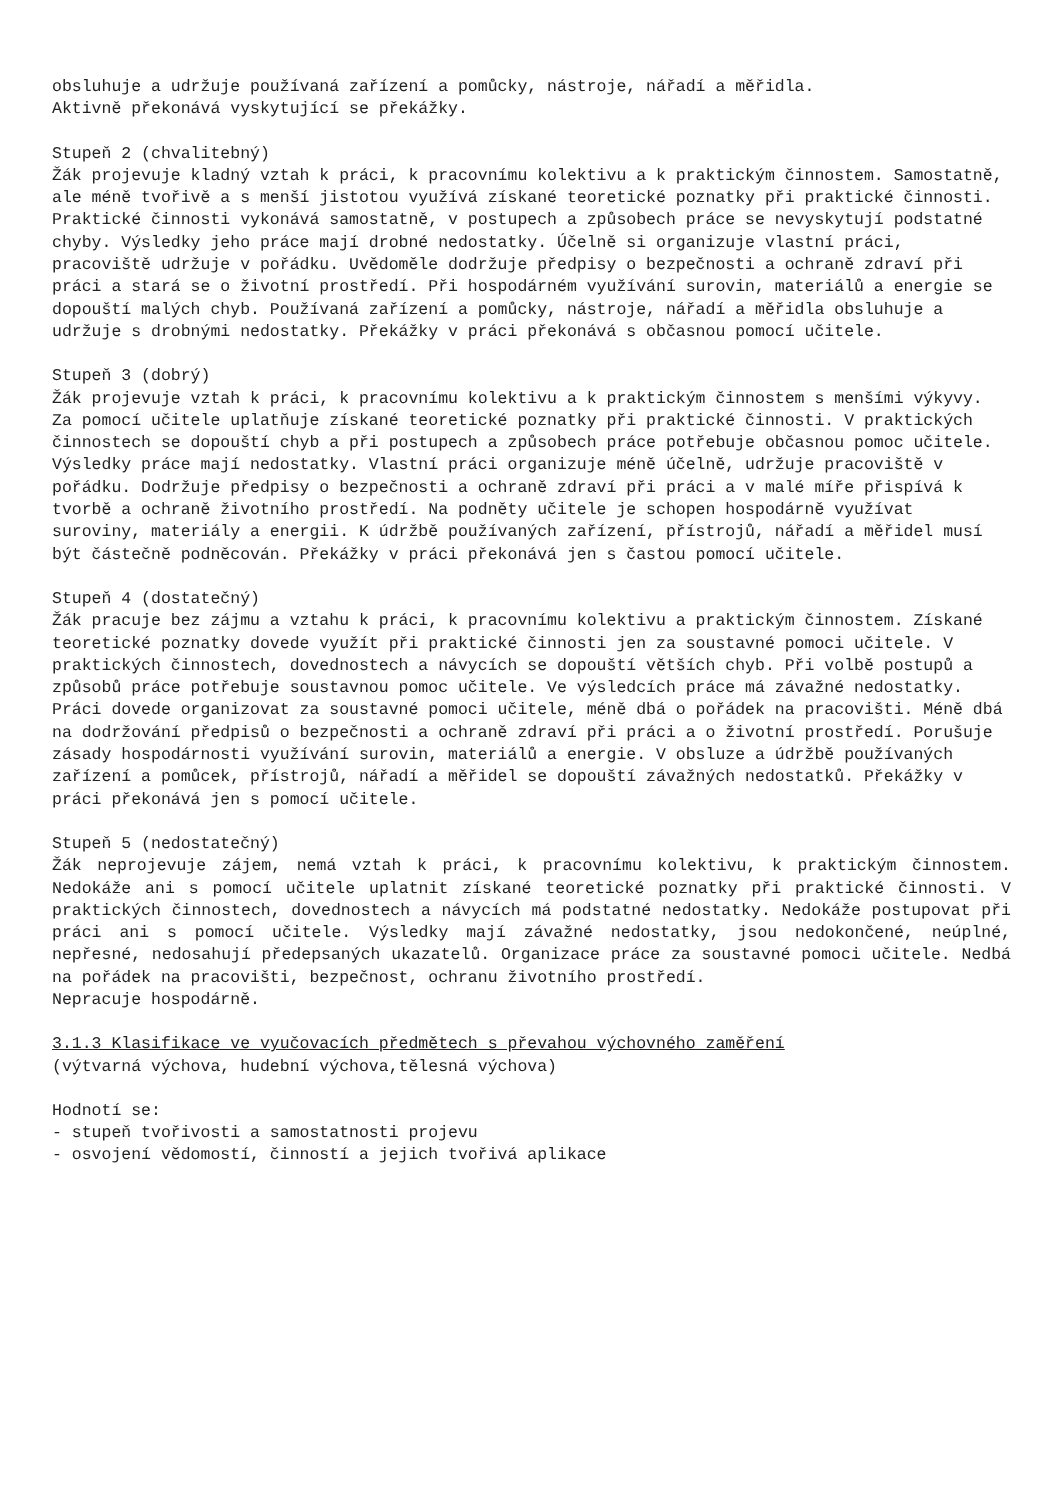obsluhuje a udržuje používaná zařízení a pomůcky, nástroje, nářadí a měřidla.
Aktivně překonává vyskytující se překážky.
Stupeň 2 (chvalitebný)
Žák projevuje kladný vztah k práci, k pracovnímu kolektivu a k praktickým činnostem. Samostatně, ale méně tvořivě a s menší jistotou využívá získané teoretické poznatky při praktické činnosti. Praktické činnosti vykonává samostatně, v postupech a způsobech práce se nevyskytují podstatné chyby. Výsledky jeho práce mají drobné nedostatky. Účelně si organizuje vlastní práci, pracoviště udržuje v pořádku. Uvědoměle dodržuje předpisy o bezpečnosti a ochraně zdraví při práci a stará se o životní prostředí. Při hospodárném využívání surovin, materiálů a energie se dopouští malých chyb. Používaná zařízení a pomůcky, nástroje, nářadí a měřidla obsluhuje a udržuje s drobnými nedostatky. Překážky v práci překonává s občasnou pomocí učitele.
Stupeň 3 (dobrý)
Žák projevuje vztah k práci, k pracovnímu kolektivu a k praktickým činnostem s menšími výkyvy. Za pomocí učitele uplatňuje získané teoretické poznatky při praktické činnosti. V praktických činnostech se dopouští chyb a při postupech a způsobech práce potřebuje občasnou pomoc učitele. Výsledky práce mají nedostatky. Vlastní práci organizuje méně účelně, udržuje pracoviště v pořádku. Dodržuje předpisy o bezpečnosti a ochraně zdraví při práci a v malé míře přispívá k tvorbě a ochraně životního prostředí. Na podněty učitele je schopen hospodárně využívat suroviny, materiály a energii. K údržbě používaných zařízení, přístrojů, nářadí a měřidel musí být částečně podněcován. Překážky v práci překonává jen s častou pomocí učitele.
Stupeň 4 (dostatečný)
Žák pracuje bez zájmu a vztahu k práci, k pracovnímu kolektivu a praktickým činnostem. Získané teoretické poznatky dovede využít při praktické činnosti jen za soustavné pomoci učitele. V praktických činnostech, dovednostech a návycích se dopouští větších chyb. Při volbě postupů a způsobů práce potřebuje soustavnou pomoc učitele. Ve výsledcích práce má závažné nedostatky. Práci dovede organizovat za soustavné pomoci učitele, méně dbá o pořádek na pracovišti. Méně dbá na dodržování předpisů o bezpečnosti a ochraně zdraví při práci a o životní prostředí. Porušuje zásady hospodárnosti využívání surovin, materiálů a energie. V obsluze a údržbě používaných zařízení a pomůcek, přístrojů, nářadí a měřidel se dopouští závažných nedostatků. Překážky v práci překonává jen s pomocí učitele.
Stupeň 5 (nedostatečný)
Žák neprojevuje zájem, nemá vztah k práci, k pracovnímu kolektivu, k praktickým činnostem. Nedokáže ani s pomocí učitele uplatnit získané teoretické poznatky při praktické činnosti. V praktických činnostech, dovednostech a návycích má podstatné nedostatky. Nedokáže postupovat při práci ani s pomocí učitele. Výsledky mají závažné nedostatky, jsou nedokončené, neúplné, nepřesné, nedosahují předepsaných ukazatelů. Organizace práce za soustavné pomoci učitele. Nedbá na pořádek na pracovišti, bezpečnost, ochranu životního prostředí.
Nepracuje hospodárně.
3.1.3 Klasifikace ve vyučovacích předmětech s převahou výchovného zaměření
(výtvarná výchova, hudební výchova,tělesná výchova)
Hodnotí se:
- stupeň tvořivosti a samostatnosti projevu
- osvojení vědomostí, činností a jejich tvořivá aplikace